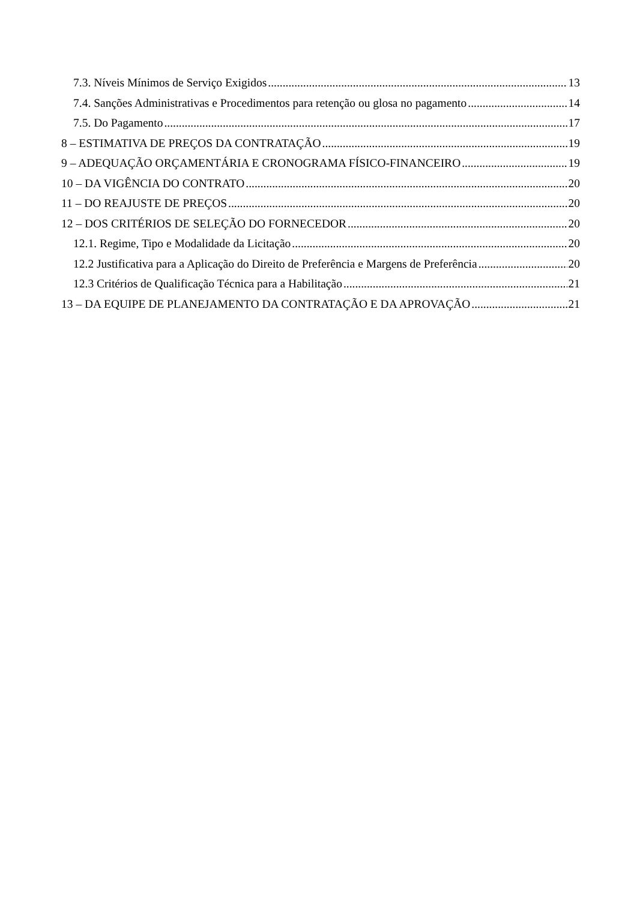7.3. Níveis Mínimos de Serviço Exigidos 13
7.4. Sanções Administrativas e Procedimentos para retenção ou glosa no pagamento 14
7.5. Do Pagamento 17
8 – ESTIMATIVA DE PREÇOS DA CONTRATAÇÃO 19
9 – ADEQUAÇÃO ORÇAMENTÁRIA E CRONOGRAMA FÍSICO-FINANCEIRO 19
10 – DA VIGÊNCIA DO CONTRATO 20
11 – DO REAJUSTE DE PREÇOS 20
12 – DOS CRITÉRIOS DE SELEÇÃO DO FORNECEDOR 20
12.1. Regime, Tipo e Modalidade da Licitação 20
12.2 Justificativa para a Aplicação do Direito de Preferência e Margens de Preferência 20
12.3 Critérios de Qualificação Técnica para a Habilitação 21
13 – DA EQUIPE DE PLANEJAMENTO DA CONTRATAÇÃO E DA APROVAÇÃO 21